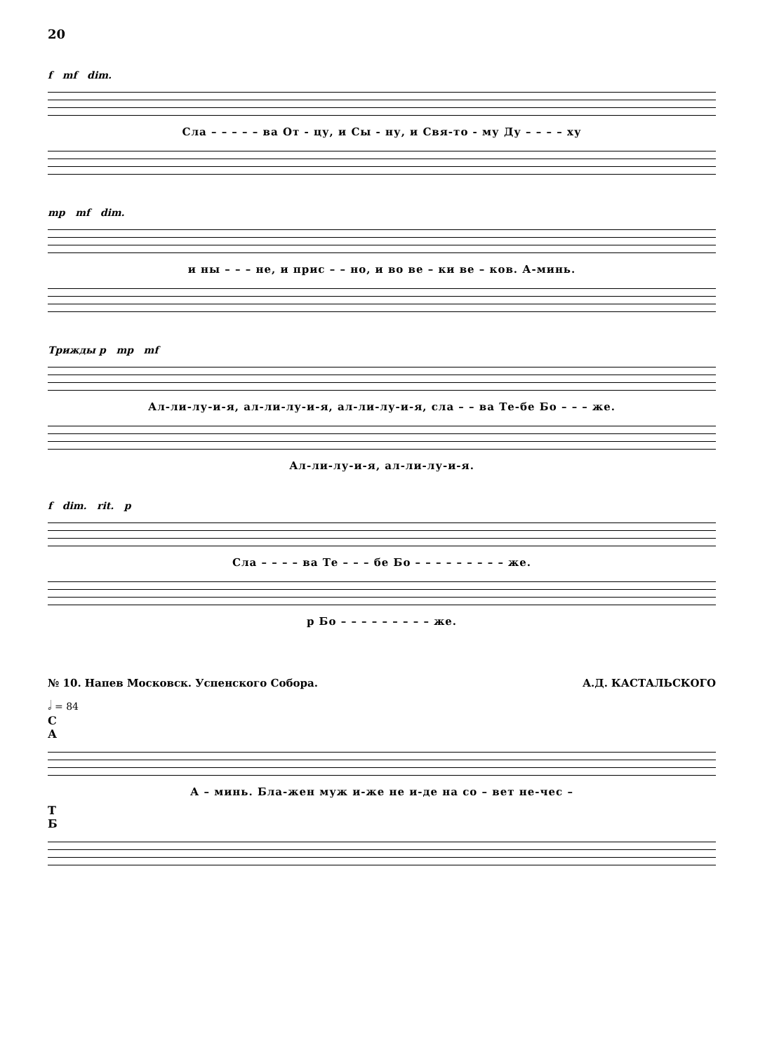20
f mf dim.
Сла – – – – – ва От - цу, и Сы - ну, и Свя-то - му Ду – – – – ху
mp mf dim.
и ны – – – не, и прис – – но, и во ве – ки ве – ков. А-минь.
Трижды p mp mf
Ал-ли-лу-и-я, ал-ли-лу-и-я, ал-ли-лу-и-я, сла – – ва Те-бе Бо – – – же.
Ал-ли-лу-и-я, ал-ли-лу-и-я.
f dim. rit. p
Сла – – – – ва Те – – – бе Бо – – – – – – – – – же.
p Бо – – – – – – – – – же.
№ 10. Напев Московск. Успенского Собора. А.Д. КАСТАЛЬСКОГО
𝅗𝅥 = 84
С
А
А – минь. Бла-жен муж и-же не и-де на со – вет не-чес –
Т
Б